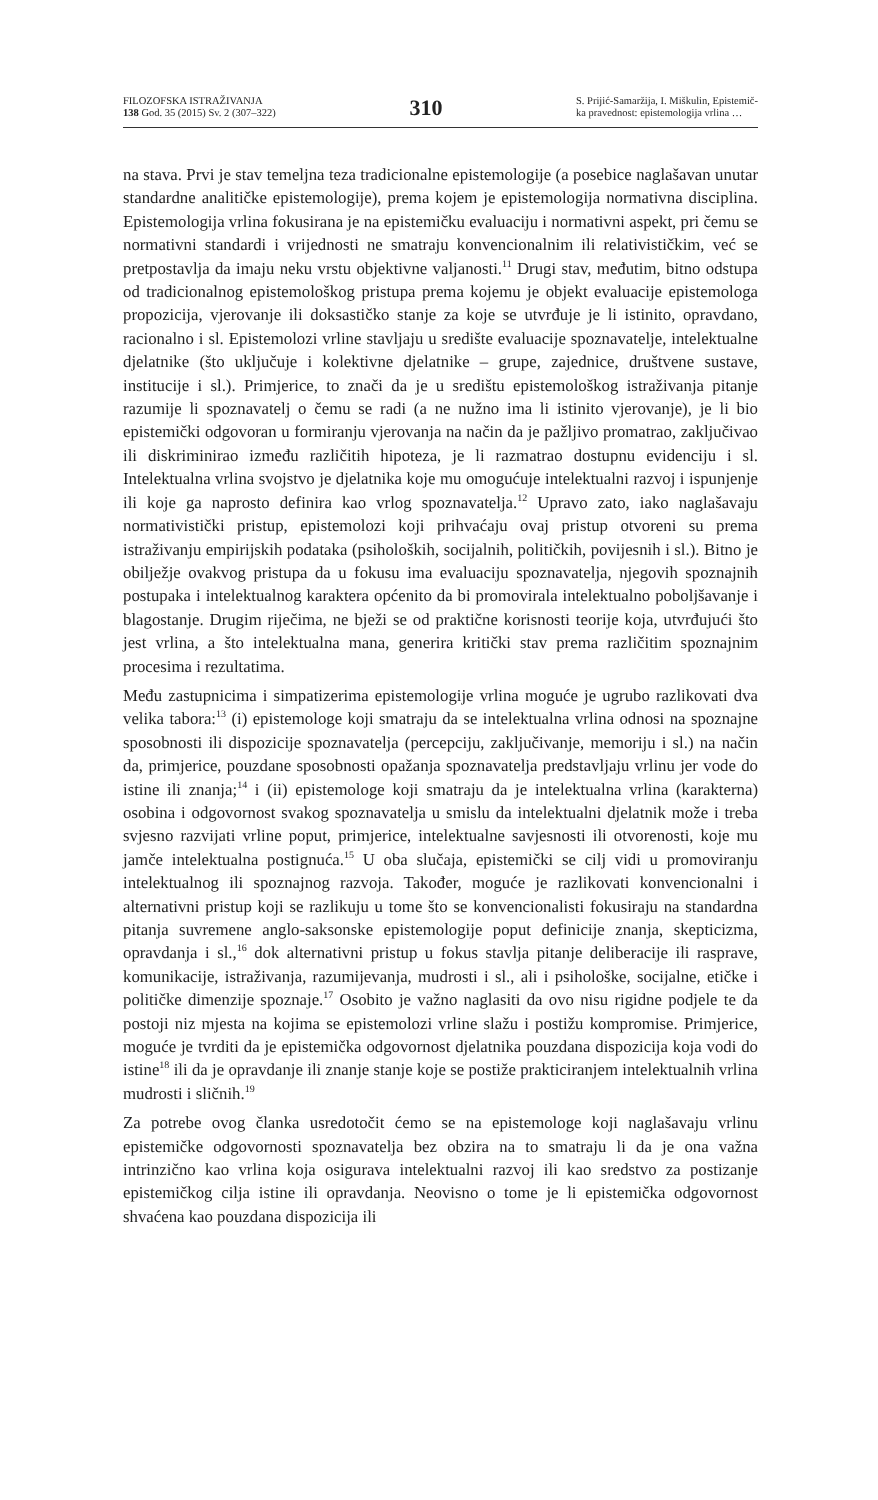FILOZOFSKA ISTRAŽIVANJA
138 God. 35 (2015) Sv. 2 (307–322)
310
S. Prijić-Samaržija, I. Miškulin, Epistemič-
ka pravednost: epistemologija vrlina …
na stava. Prvi je stav temeljna teza tradicionalne epistemologije (a posebice naglašavan unutar standardne analitičke epistemologije), prema kojem je epistemologija normativna disciplina. Epistemologija vrlina fokusirana je na epistemičku evaluaciju i normativni aspekt, pri čemu se normativni standardi i vrijednosti ne smatraju konvencionalnim ili relativističkim, već se pretpostavlja da imaju neku vrstu objektivne valjanosti.<sup>11</sup> Drugi stav, međutim, bitno odstupa od tradicionalnog epistemološkog pristupa prema kojemu je objekt evaluacije epistemologa propozicija, vjerovanje ili doksastičko stanje za koje se utvrđuje je li istinito, opravdano, racionalno i sl. Epistemolozi vrline stavljaju u središte evaluacije spoznavatelje, intelektualne djelatnike (što uključuje i kolektivne djelatnike – grupe, zajednice, društvene sustave, institucije i sl.). Primjerice, to znači da je u središtu epistemološkog istraživanja pitanje razumije li spoznavatelj o čemu se radi (a ne nužno ima li istinito vjerovanje), je li bio epistemički odgovoran u formiranju vjerovanja na način da je pažljivo promatrao, zaključivao ili diskriminirao između različitih hipoteza, je li razmatrao dostupnu evidenciju i sl. Intelektualna vrlina svojstvo je djelatnika koje mu omogućuje intelektualni razvoj i ispunjenje ili koje ga naprosto definira kao vrlog spoznavatelja.<sup>12</sup> Upravo zato, iako naglašavaju normativistički pristup, epistemolozi koji prihvaćaju ovaj pristup otvoreni su prema istraživanju empirijskih podataka (psiholoških, socijalnih, političkih, povijesnih i sl.). Bitno je obilježje ovakvog pristupa da u fokusu ima evaluaciju spoznavatelja, njegovih spoznajnih postupaka i intelektualnog karaktera općenito da bi promovirala intelektualno poboljšavanje i blagostanje. Drugim riječima, ne bježi se od praktične korisnosti teorije koja, utvrđujući što jest vrlina, a što intelektualna mana, generira kritički stav prema različitim spoznajnim procesima i rezultatima.
Među zastupnicima i simpatizerima epistemologije vrlina moguće je ugrubo razlikovati dva velika tabora:<sup>13</sup> (i) epistemologe koji smatraju da se intelektualna vrlina odnosi na spoznajne sposobnosti ili dispozicije spoznavatelja (percepciju, zaključivanje, memoriju i sl.) na način da, primjerice, pouzdane sposobnosti opažanja spoznavatelja predstavljaju vrlinu jer vode do istine ili znanja;<sup>14</sup> i (ii) epistemologe koji smatraju da je intelektualna vrlina (karakterna) osobina i odgovornost svakog spoznavatelja u smislu da intelektualni djelatnik može i treba svjesno razvijati vrline poput, primjerice, intelektualne savjesnosti ili otvorenosti, koje mu jamče intelektualna postignuća.<sup>15</sup> U oba slučaja, epistemički se cilj vidi u promoviranju intelektualnog ili spoznajnog razvoja. Također, moguće je razlikovati konvencionalni i alternativni pristup koji se razlikuju u tome što se konvencionalisti fokusiraju na standardna pitanja suvremene anglo-saksonske epistemologije poput definicije znanja, skepticizma, opravdanja i sl.,<sup>16</sup> dok alternativni pristup u fokus stavlja pitanje deliberacije ili rasprave, komunikacije, istraživanja, razumijevanja, mudrosti i sl., ali i psihološke, socijalne, etičke i političke dimenzije spoznaje.<sup>17</sup> Osobito je važno naglasiti da ovo nisu rigidne podjele te da postoji niz mjesta na kojima se epistemolozi vrline slažu i postižu kompromise. Primjerice, moguće je tvrditi da je epistemička odgovornost djelatnika pouzdana dispozicija koja vodi do istine<sup>18</sup> ili da je opravdanje ili znanje stanje koje se postiže prakticiranjem intelektualnih vrlina mudrosti i sličnih.<sup>19</sup>
Za potrebe ovog članka usredotočit ćemo se na epistemologe koji naglašavaju vrlinu epistemičke odgovornosti spoznavatelja bez obzira na to smatraju li da je ona važna intrinzično kao vrlina koja osigurava intelektualni razvoj ili kao sredstvo za postizanje epistemičkog cilja istine ili opravdanja. Neovisno o tome je li epistemička odgovornost shvaćena kao pouzdana dispozicija ili